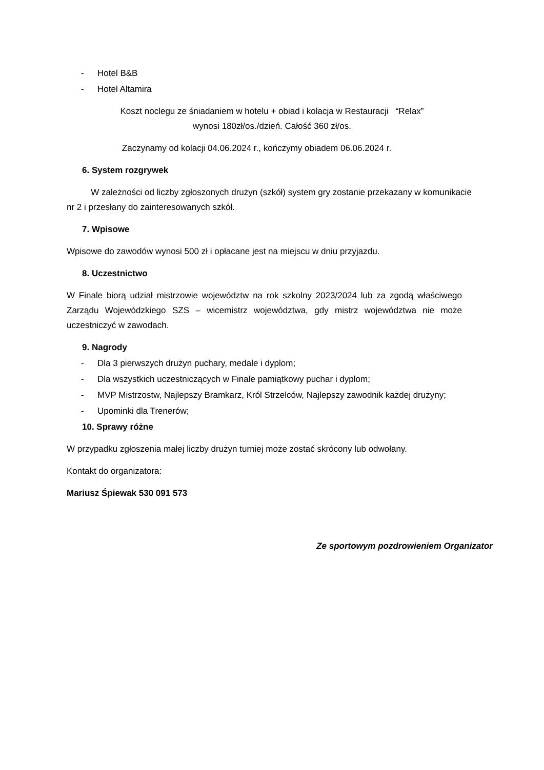- Hotel B&B
- Hotel Altamira
Koszt noclegu ze śniadaniem w hotelu + obiad i kolacja w Restauracji “Relax”
wynosi 180zł/os./dzień. Całość 360 zł/os.
Zaczynamy od kolacji 04.06.2024 r., kończymy obiadem 06.06.2024 r.
6. System rozgrywek
W zależności od liczby zgłoszonych drużyn (szkół) system gry zostanie przekazany w komunikacie nr 2 i przesłany do zainteresowanych szkół.
7. Wpisowe
Wpisowe do zawodów wynosi 500 zł i opłacane jest na miejscu w dniu przyjazdu.
8. Uczestnictwo
W Finale biorą udział mistrzowie województw na rok szkolny 2023/2024 lub za zgodą właściwego Zarządu Wojewódzkiego SZS – wicemistrz województwa, gdy mistrz województwa nie może uczestniczyć w zawodach.
9. Nagrody
- Dla 3 pierwszych drużyn puchary, medale i dyplom;
- Dla wszystkich uczestniczących w Finale pamiątkowy puchar i dyplom;
- MVP Mistrzostw, Najlepszy Bramkarz, Król Strzelców, Najlepszy zawodnik każdej drużyny;
- Upominki dla Trenerów;
10. Sprawy różne
W przypadku zgłoszenia małej liczby drużyn turniej może zostać skrócony lub odwołany.
Kontakt do organizatora:
Mariusz Śpiewak 530 091 573
Ze sportowym pozdrowieniem Organizator